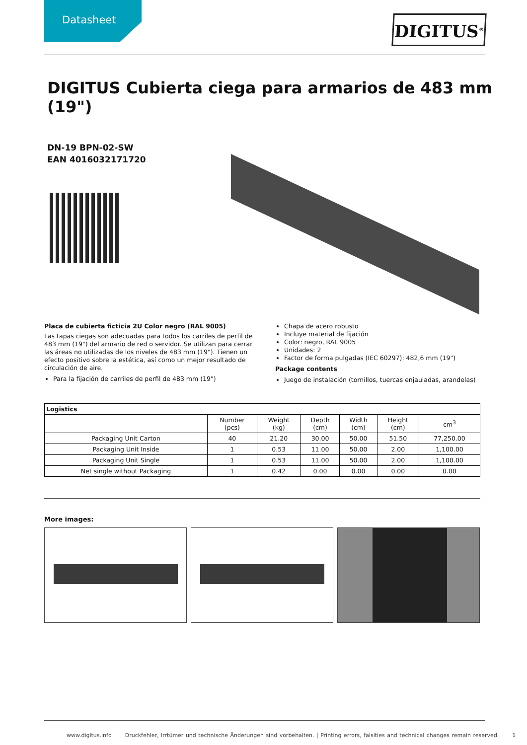Datasheet DIGITUS<sup>®</sup>
DIGITUS Cubierta ciega para armarios de 483 mm (19")
DN-19 BPN-02-SW
EAN 4016032171720
Placa de cubierta ficticia 2U Color negro (RAL 9005)
Las tapas ciegas son adecuadas para todos los carriles de perfil de 483 mm (19") del armario de red o servidor. Se utilizan para cerrar las áreas no utilizadas de los niveles de 483 mm (19"). Tienen un efecto positivo sobre la estética, así como un mejor resultado de circulación de aire.
Para la fijación de carriles de perfil de 483 mm (19")
Chapa de acero robusto
Incluye material de fijación
Color: negro, RAL 9005
Unidades: 2
Factor de forma pulgadas (IEC 60297): 482,6 mm (19")
Package contents
Juego de instalación (tornillos, tuercas enjauladas, arandelas)
| Logistics | | | | | | |
| --- | --- | --- | --- | --- | --- | --- |
| | Number (pcs) | Weight (kg) | Depth (cm) | Width (cm) | Height (cm) | cm<sup>3</sup> |
| Packaging Unit Carton | 40 | 21.20 | 30.00 | 50.00 | 51.50 | 77,250.00 |
| Packaging Unit Inside | 1 | 0.53 | 11.00 | 50.00 | 2.00 | 1,100.00 |
| Packaging Unit Single | 1 | 0.53 | 11.00 | 50.00 | 2.00 | 1,100.00 |
| Net single without Packaging | 1 | 0.42 | 0.00 | 0.00 | 0.00 | 0.00 |
More images:
www.digitus.info Druckfehler, Irrtümer und technische Änderungen sind vorbehalten. | Printing errors, falsities and technical changes remain reserved. 1